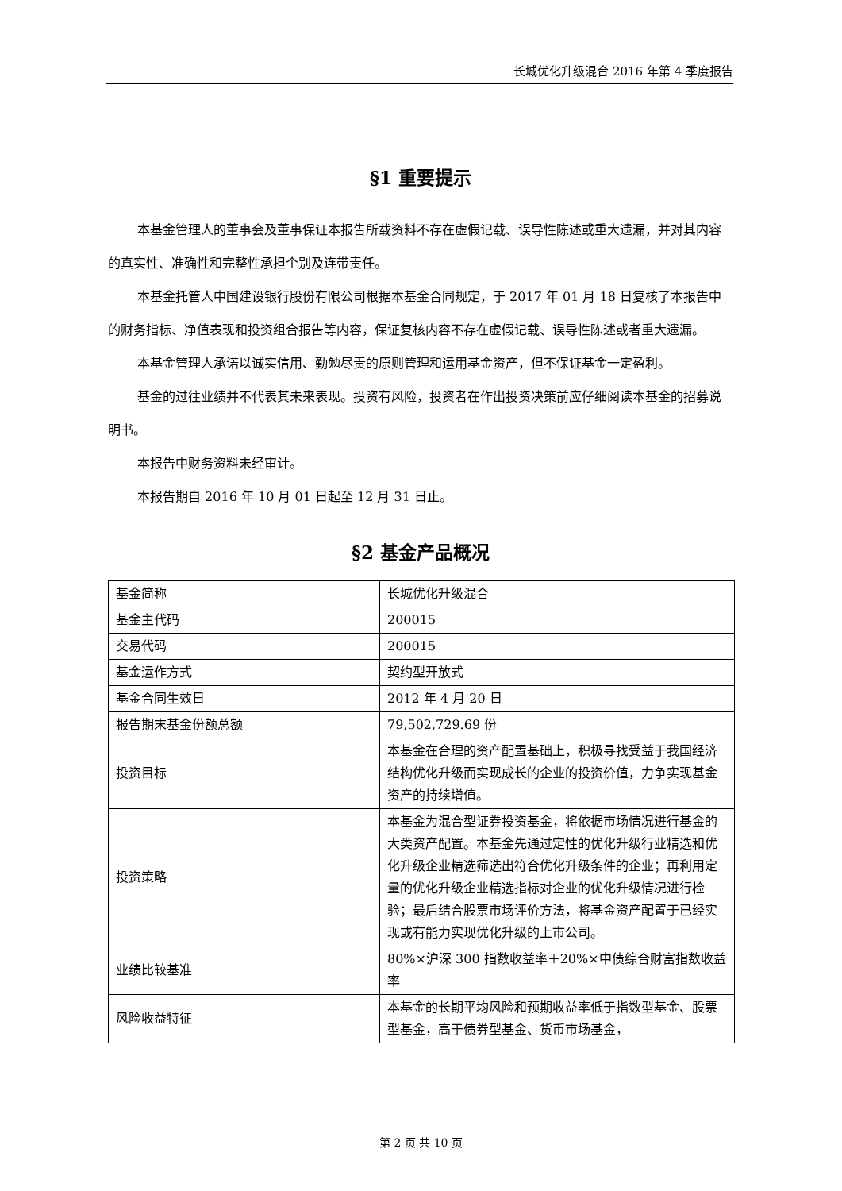长城优化升级混合 2016 年第 4 季度报告
§1 重要提示
本基金管理人的董事会及董事保证本报告所载资料不存在虚假记载、误导性陈述或重大遗漏，并对其内容的真实性、准确性和完整性承担个别及连带责任。
本基金托管人中国建设银行股份有限公司根据本基金合同规定，于 2017 年 01 月 18 日复核了本报告中的财务指标、净值表现和投资组合报告等内容，保证复核内容不存在虚假记载、误导性陈述或者重大遗漏。
本基金管理人承诺以诚实信用、勤勉尽责的原则管理和运用基金资产，但不保证基金一定盈利。
基金的过往业绩并不代表其未来表现。投资有风险，投资者在作出投资决策前应仔细阅读本基金的招募说明书。
本报告中财务资料未经审计。
本报告期自 2016 年 10 月 01 日起至 12 月 31 日止。
§2 基金产品概况
| 基金简称 | 长城优化升级混合 |
| 基金主代码 | 200015 |
| 交易代码 | 200015 |
| 基金运作方式 | 契约型开放式 |
| 基金合同生效日 | 2012 年 4 月 20 日 |
| 报告期末基金份额总额 | 79,502,729.69 份 |
| 投资目标 | 本基金在合理的资产配置基础上，积极寻找受益于我国经济结构优化升级而实现成长的企业的投资价值，力争实现基金资产的持续增值。 |
| 投资策略 | 本基金为混合型证券投资基金，将依据市场情况进行基金的大类资产配置。本基金先通过定性的优化升级行业精选和优化升级企业精选筛选出符合优化升级条件的企业；再利用定量的优化升级企业精选指标对企业的优化升级情况进行检验；最后结合股票市场评价方法，将基金资产配置于已经实现或有能力实现优化升级的上市公司。 |
| 业绩比较基准 | 80%×沪深 300 指数收益率＋20%×中债综合财富指数收益率 |
| 风险收益特征 | 本基金的长期平均风险和预期收益率低于指数型基金、股票型基金，高于债券型基金、货币市场基金， |
第 2 页 共 10 页